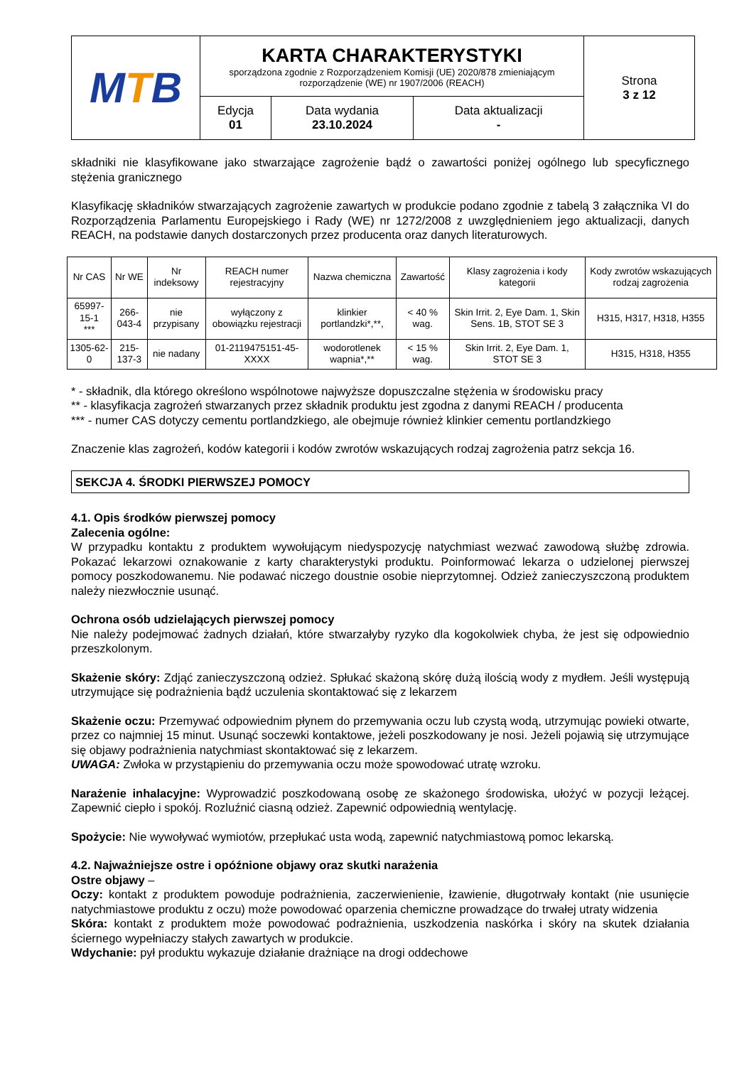| M T B | KARTA CHARAKTERYSTYKI sporządzona zgodnie z Rozporządzeniem Komisji (UE) 2020/878 zmieniającym rozporządzenie (WE) nr 1907/2006 (REACH) | | | Strona 3 z 12 |
| | Edycja 01 | Data wydania 23.10.2024 | Data aktualizacji - | |
składniki nie klasyfikowane jako stwarzające zagrożenie bądź o zawartości poniżej ogólnego lub specyficznego stężenia granicznego
Klasyfikację składników stwarzających zagrożenie zawartych w produkcie podano zgodnie z tabelą 3 załącznika VI do Rozporządzenia Parlamentu Europejskiego i Rady (WE) nr 1272/2008 z uwzględnieniem jego aktualizacji, danych REACH, na podstawie danych dostarczonych przez producenta oraz danych literaturowych.
| Nr CAS | Nr WE | Nr indeksowy | REACH numer rejestracyjny | Nazwa chemiczna | Zawartość | Klasy zagrożenia i kody kategorii | Kody zwrotów wskazujących rodzaj zagrożenia |
| --- | --- | --- | --- | --- | --- | --- | --- |
| 65997-15-1 *** | 266-043-4 | nie przypisany | wyłączony z obowiązku rejestracji | klinkier portlandzki*,**, | < 40 % wag. | Skin Irrit. 2, Eye Dam. 1, Skin Sens. 1B, STOT SE 3 | H315, H317, H318, H355 |
| 1305-62-0 | 215-137-3 | nie nadany | 01-2119475151-45-XXXX | wodorotlenek wapnia*,** | < 15 % wag. | Skin Irrit. 2, Eye Dam. 1, STOT SE 3 | H315, H318, H355 |
* - składnik, dla którego określono wspólnotowe najwyższe dopuszczalne stężenia w środowisku pracy
** - klasyfikacja zagrożeń stwarzanych przez składnik produktu jest zgodna z danymi REACH / producenta
*** - numer CAS dotyczy cementu portlandzkiego, ale obejmuje również klinkier cementu portlandzkiego
Znaczenie klas zagrożeń, kodów kategorii i kodów zwrotów wskazujących rodzaj zagrożenia patrz sekcja 16.
SEKCJA 4. ŚRODKI PIERWSZEJ POMOCY
4.1. Opis środków pierwszej pomocy
Zalecenia ogólne:
W przypadku kontaktu z produktem wywołującym niedyspozycję natychmiast wezwać zawodową służbę zdrowia. Pokazać lekarzowi oznakowanie z karty charakterystyki produktu. Poinformować lekarza o udzielonej pierwszej pomocy poszkodowanemu. Nie podawać niczego doustnie osobie nieprzytomnej. Odzież zanieczyszczoną produktem należy niezwłocznie usunąć.
Ochrona osób udzielających pierwszej pomocy
Nie należy podejmować żadnych działań, które stwarzałyby ryzyko dla kogokolwiek chyba, że jest się odpowiednio przeszkolonym.
Skażenie skóry: Zdjąć zanieczyszczoną odzież. Spłukać skażoną skórę dużą ilością wody z mydłem. Jeśli występują utrzymujące się podrażnienia bądź uczulenia skontaktować się z lekarzem
Skażenie oczu: Przemywać odpowiednim płynem do przemywania oczu lub czystą wodą, utrzymując powieki otwarte, przez co najmniej 15 minut. Usunąć soczewki kontaktowe, jeżeli poszkodowany je nosi. Jeżeli pojawią się utrzymujące się objawy podrażnienia natychmiast skontaktować się z lekarzem.
UWAGA: Zwłoka w przystąpieniu do przemywania oczu może spowodować utratę wzroku.
Narażenie inhalacyjne: Wyprowadzić poszkodowaną osobę ze skażonego środowiska, ułożyć w pozycji leżącej. Zapewnić ciepło i spokój. Rozluźnić ciasną odzież. Zapewnić odpowiednią wentylację.
Spożycie: Nie wywoływać wymiotów, przepłukać usta wodą, zapewnić natychmiastową pomoc lekarską.
4.2. Najważniejsze ostre i opóźnione objawy oraz skutki narażenia
Ostre objawy –
Oczy: kontakt z produktem powoduje podrażnienia, zaczerwienienie, łzawienie, długotrwały kontakt (nie usunięcie natychmiastowe produktu z oczu) może powodować oparzenia chemiczne prowadzące do trwałej utraty widzenia
Skóra: kontakt z produktem może powodować podrażnienia, uszkodzenia naskórka i skóry na skutek działania ściernego wypełniaczy stałych zawartych w produkcie.
Wdychanie: pył produktu wykazuje działanie drażniące na drogi oddechowe